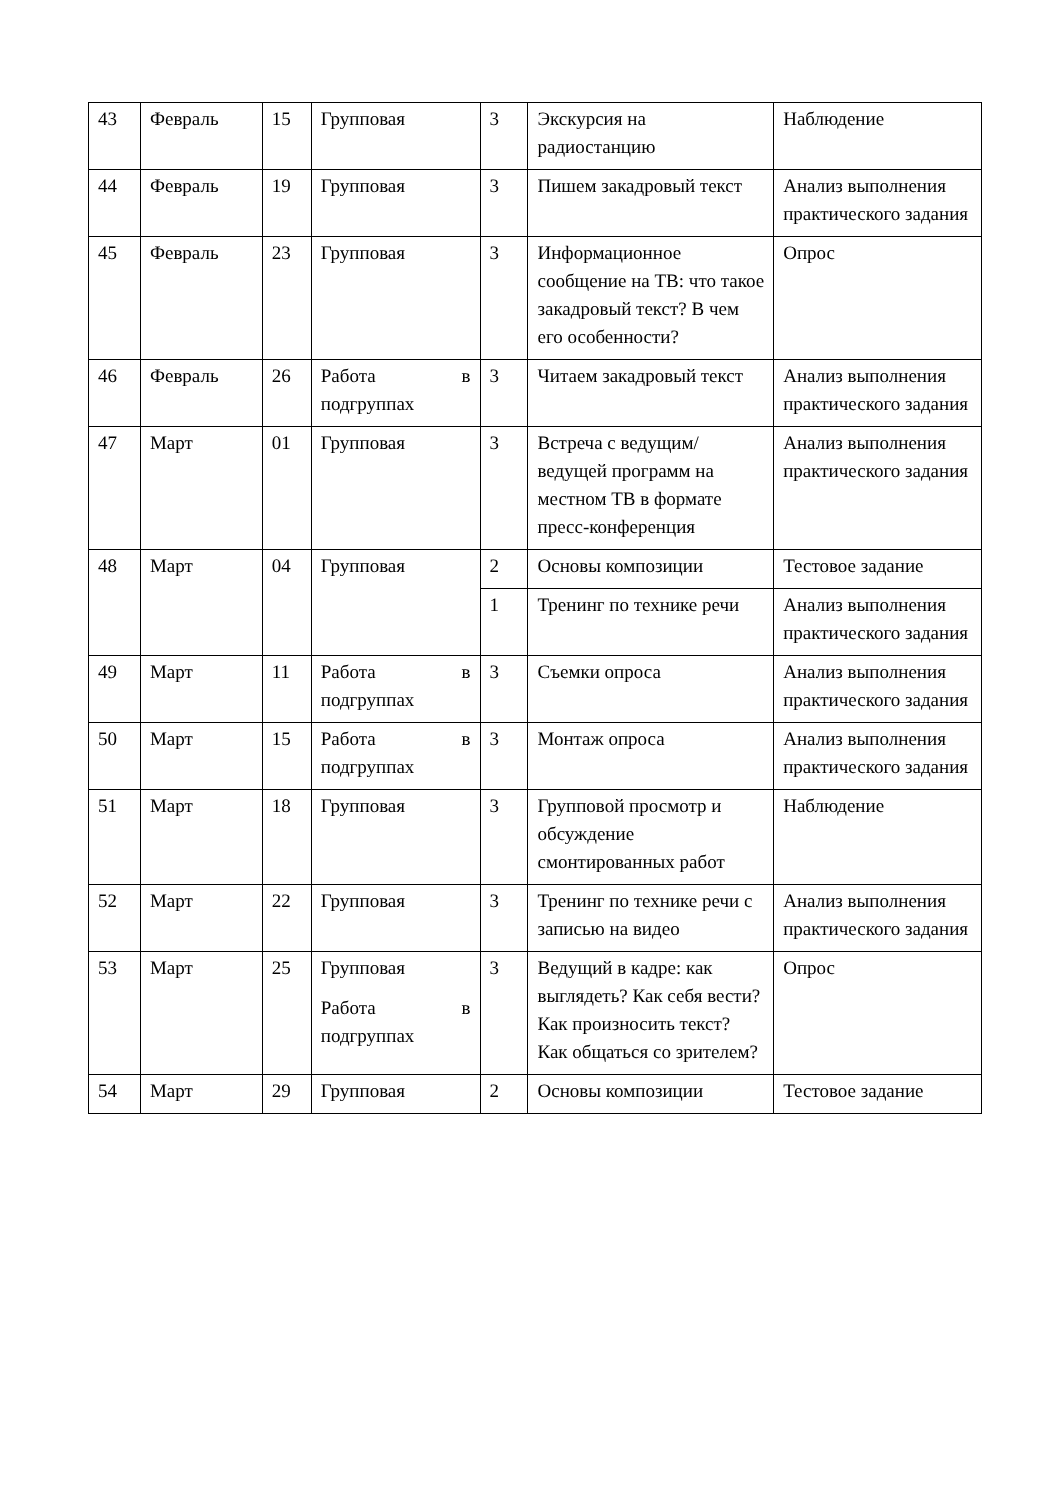| 43 | Февраль | 15 | Групповая | 3 | Экскурсия на радиостанцию | Наблюдение |
| 44 | Февраль | 19 | Групповая | 3 | Пишем закадровый текст | Анализ выполнения практического задания |
| 45 | Февраль | 23 | Групповая | 3 | Информационное сообщение на ТВ: что такое закадровый текст? В чем его особенности? | Опрос |
| 46 | Февраль | 26 | Работа в подгруппах | 3 | Читаем закадровый текст | Анализ выполнения практического задания |
| 47 | Март | 01 | Групповая | 3 | Встреча с ведущим/ведущей программ на местном ТВ в формате пресс-конференция | Анализ выполнения практического задания |
| 48 | Март | 04 | Групповая | 2 | Основы композиции | Тестовое задание |
| | | | | 1 | Тренинг по технике речи | Анализ выполнения практического задания |
| 49 | Март | 11 | Работа в подгруппах | 3 | Съемки опроса | Анализ выполнения практического задания |
| 50 | Март | 15 | Работа в подгруппах | 3 | Монтаж опроса | Анализ выполнения практического задания |
| 51 | Март | 18 | Групповая | 3 | Групповой просмотр и обсуждение смонтированных работ | Наблюдение |
| 52 | Март | 22 | Групповая | 3 | Тренинг по технике речи с записью на видео | Анализ выполнения практического задания |
| 53 | Март | 25 | Групповая Работа в подгруппах | 3 | Ведущий в кадре: как выглядеть? Как себя вести? Как произносить текст? Как общаться со зрителем? | Опрос |
| 54 | Март | 29 | Групповая | 2 | Основы композиции | Тестовое задание |